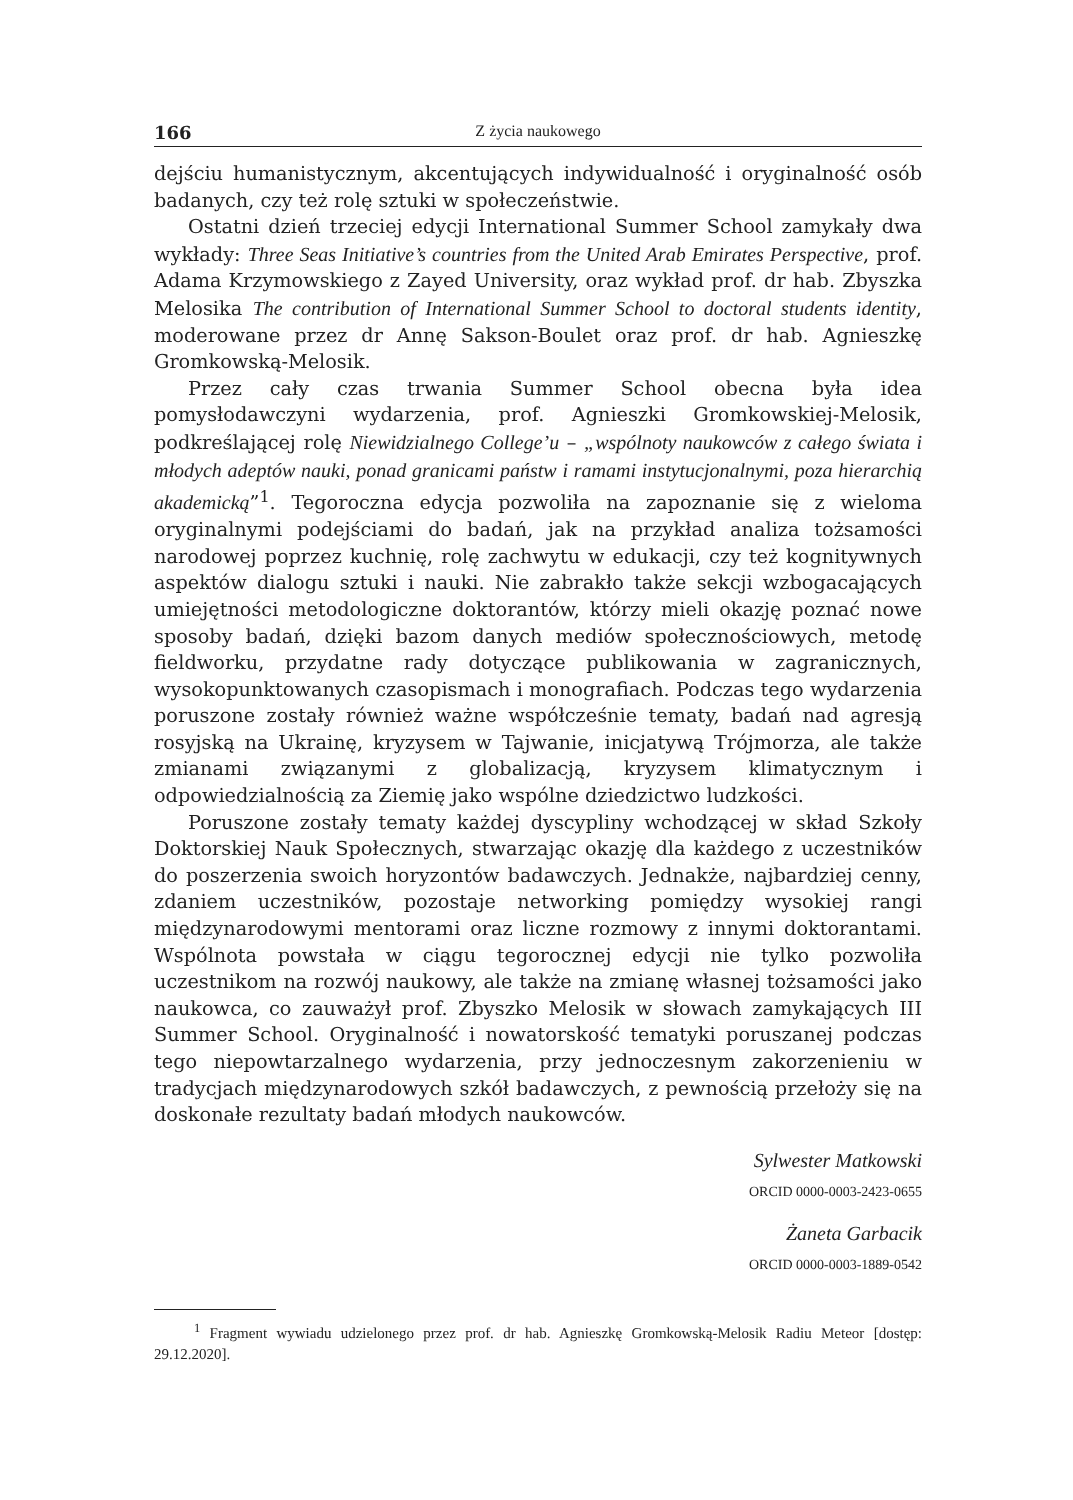166 Z życia naukowego
dejściu humanistycznym, akcentujących indywidualność i oryginalność osób badanych, czy też rolę sztuki w społeczeństwie.
Ostatni dzień trzeciej edycji International Summer School zamykały dwa wykłady: Three Seas Initiative’s countries from the United Arab Emirates Perspective, prof. Adama Krzymowskiego z Zayed University, oraz wykład prof. dr hab. Zbyszka Melosika The contribution of International Summer School to doctoral students identity, moderowane przez dr Annę Sakson-Boulet oraz prof. dr hab. Agnieszkę Gromkowską-Melosik.
Przez cały czas trwania Summer School obecna była idea pomysłodawczyni wydarzenia, prof. Agnieszki Gromkowskiej-Melosik, podkreślającej rolę Niewidzialnego College’u – „wspólnoty naukowców z całego świata i młodych adeptów nauki, ponad granicami państw i ramami instytucjonalnymi, poza hierarchią akademicką”<sup>1</sup>. Tegoroczna edycja pozwoliła na zapoznanie się z wieloma oryginalnymi podejściami do badań, jak na przykład analiza tożsamości narodowej poprzez kuchnię, rolę zachwytu w edukacji, czy też kognitywnych aspektów dialogu sztuki i nauki. Nie zabrakło także sekcji wzbogacających umiejętności metodologiczne doktorantów, którzy mieli okazję poznać nowe sposoby badań, dzięki bazom danych mediów społecznościowych, metodę fieldworku, przydatne rady dotyczące publikowania w zagranicznych, wysokopunktowanych czasopismach i monografiach. Podczas tego wydarzenia poruszone zostały również ważne współcześnie tematy, badań nad agresją rosyjską na Ukrainę, kryzysem w Tajwanie, inicjatywą Trójmorza, ale także zmianami związanymi z globalizacją, kryzysem klimatycznym i odpowiedzialnością za Ziemię jako wspólne dziedzictwo ludzkości.
Poruszone zostały tematy każdej dyscypliny wchodzącej w skład Szkoły Doktorskiej Nauk Społecznych, stwarzając okazję dla każdego z uczestników do poszerzenia swoich horyzontów badawczych. Jednakże, najbardziej cenny, zdaniem uczestników, pozostaje networking pomiędzy wysokiej rangi międzynarodowymi mentorami oraz liczne rozmowy z innymi doktorantami. Wspólnota powstała w ciągu tegorocznej edycji nie tylko pozwoliła uczestnikom na rozwój naukowy, ale także na zmianę własnej tożsamości jako naukowca, co zauważył prof. Zbyszko Melosik w słowach zamykających III Summer School. Oryginalność i nowatorskość tematyki poruszanej podczas tego niepowtarzalnego wydarzenia, przy jednoczesnym zakorzenieniu w tradycjach międzynarodowych szkół badawczych, z pewnością przełoży się na doskonałe rezultaty badań młodych naukowców.
Sylwester Matkowski
ORCID 0000-0003-2423-0655
Żaneta Garbacik
ORCID 0000-0003-1889-0542
<sup>1</sup> Fragment wywiadu udzielonego przez prof. dr hab. Agnieszkę Gromkowską-Melosik Radiu Meteor [dostęp: 29.12.2020].